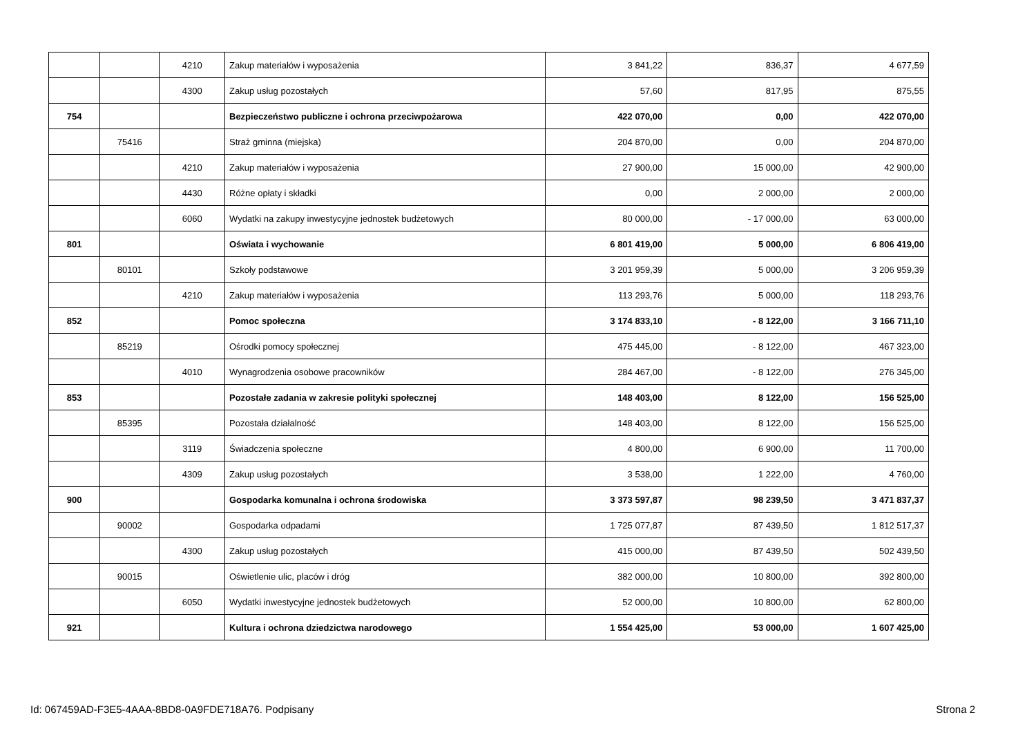| | | 4210 | Zakup materiałów i wyposażenia | 3 841,22 | 836,37 | 4 677,59 |
| | | 4300 | Zakup usług pozostałych | 57,60 | 817,95 | 875,55 |
| 754 | | | Bezpieczeństwo publiczne i ochrona przeciwpożarowa | 422 070,00 | 0,00 | 422 070,00 |
| | 75416 | | Straż gminna (miejska) | 204 870,00 | 0,00 | 204 870,00 |
| | | 4210 | Zakup materiałów i wyposażenia | 27 900,00 | 15 000,00 | 42 900,00 |
| | | 4430 | Różne opłaty i składki | 0,00 | 2 000,00 | 2 000,00 |
| | | 6060 | Wydatki na zakupy inwestycyjne jednostek budżetowych | 80 000,00 | - 17 000,00 | 63 000,00 |
| 801 | | | Oświata i wychowanie | 6 801 419,00 | 5 000,00 | 6 806 419,00 |
| | 80101 | | Szkoły podstawowe | 3 201 959,39 | 5 000,00 | 3 206 959,39 |
| | | 4210 | Zakup materiałów i wyposażenia | 113 293,76 | 5 000,00 | 118 293,76 |
| 852 | | | Pomoc społeczna | 3 174 833,10 | - 8 122,00 | 3 166 711,10 |
| | 85219 | | Ośrodki pomocy społecznej | 475 445,00 | - 8 122,00 | 467 323,00 |
| | | 4010 | Wynagrodzenia osobowe pracowników | 284 467,00 | - 8 122,00 | 276 345,00 |
| 853 | | | Pozostałe zadania w zakresie polityki społecznej | 148 403,00 | 8 122,00 | 156 525,00 |
| | 85395 | | Pozostała działalność | 148 403,00 | 8 122,00 | 156 525,00 |
| | | 3119 | Świadczenia społeczne | 4 800,00 | 6 900,00 | 11 700,00 |
| | | 4309 | Zakup usług pozostałych | 3 538,00 | 1 222,00 | 4 760,00 |
| 900 | | | Gospodarka komunalna i ochrona środowiska | 3 373 597,87 | 98 239,50 | 3 471 837,37 |
| | 90002 | | Gospodarka odpadami | 1 725 077,87 | 87 439,50 | 1 812 517,37 |
| | | 4300 | Zakup usług pozostałych | 415 000,00 | 87 439,50 | 502 439,50 |
| | 90015 | | Oświetlenie ulic, placów i dróg | 382 000,00 | 10 800,00 | 392 800,00 |
| | | 6050 | Wydatki inwestycyjne jednostek budżetowych | 52 000,00 | 10 800,00 | 62 800,00 |
| 921 | | | Kultura i ochrona dziedzictwa narodowego | 1 554 425,00 | 53 000,00 | 1 607 425,00 |
Id: 067459AD-F3E5-4AAA-8BD8-0A9FDE718A76. Podpisany Strona 2